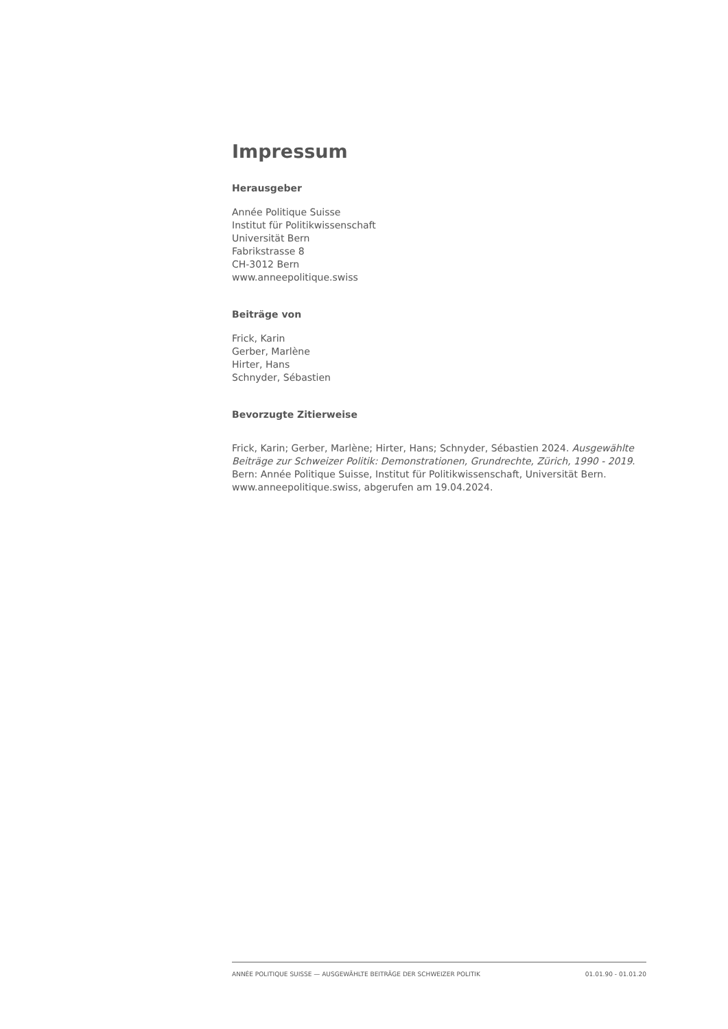Impressum
Herausgeber
Année Politique Suisse
Institut für Politikwissenschaft
Universität Bern
Fabrikstrasse 8
CH-3012 Bern
www.anneepolitique.swiss
Beiträge von
Frick, Karin
Gerber, Marlène
Hirter, Hans
Schnyder, Sébastien
Bevorzugte Zitierweise
Frick, Karin; Gerber, Marlène; Hirter, Hans; Schnyder, Sébastien 2024. Ausgewählte Beiträge zur Schweizer Politik: Demonstrationen, Grundrechte, Zürich, 1990 - 2019. Bern: Année Politique Suisse, Institut für Politikwissenschaft, Universität Bern. www.anneepolitique.swiss, abgerufen am 19.04.2024.
ANNÉE POLITIQUE SUISSE — AUSGEWÄHLTE BEITRÄGE DER SCHWEIZER POLITIK 01.01.90 - 01.01.20